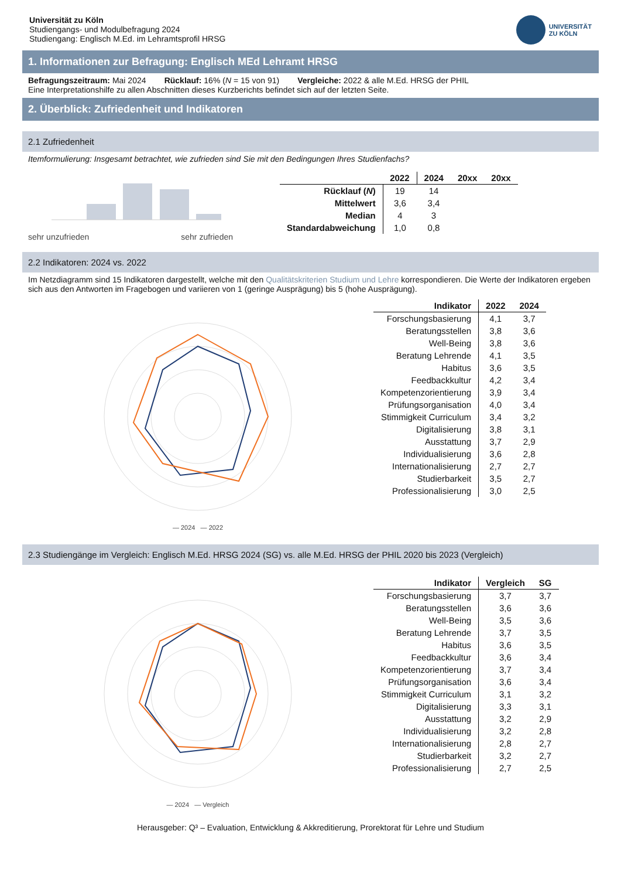Universität zu Köln
Studiengangs- und Modulbefragung 2024
Studiengang: Englisch M.Ed. im Lehramtsprofil HRSG
UNIVERSITÄT
ZU KÖLN
1. Informationen zur Befragung: Englisch MEd Lehramt HRSG
Befragungszeitraum: Mai 2024 Rücklauf: 16% (N = 15 von 91) Vergleiche: 2022 & alle M.Ed. HRSG der PHIL
Eine Interpretationshilfe zu allen Abschnitten dieses Kurzberichts befindet sich auf der letzten Seite.
2. Überblick: Zufriedenheit und Indikatoren
2.1 Zufriedenheit
Itemformulierung: Insgesamt betrachtet, wie zufrieden sind Sie mit den Bedingungen Ihres Studienfachs?
sehr unzufrieden sehr zufrieden
| | 2022 | 2024 | 20xx | 20xx |
| --- | --- | --- | --- | --- |
| Rücklauf ( N ) | 19 | 14 | | |
| Mittelwert | 3,6 | 3,4 | | |
| Median | 4 | 3 | | |
| Standardabweichung | 1,0 | 0,8 | | |
2.2 Indikatoren: 2024 vs. 2022
Im Netzdiagramm sind 15 Indikatoren dargestellt, welche mit den Qualitätskriterien Studium und Lehre korrespondieren. Die Werte der Indikatoren ergeben sich aus den Antworten im Fragebogen und variieren von 1 (geringe Ausprägung) bis 5 (hohe Ausprägung).
— 2024 — 2022
| Indikator | 2022 | 2024 |
| --- | --- | --- |
| Forschungsbasierung | 4,1 | 3,7 |
| Beratungsstellen | 3,8 | 3,6 |
| Well-Being | 3,8 | 3,6 |
| Beratung Lehrende | 4,1 | 3,5 |
| Habitus | 3,6 | 3,5 |
| Feedbackkultur | 4,2 | 3,4 |
| Kompetenzorientierung | 3,9 | 3,4 |
| Prüfungsorganisation | 4,0 | 3,4 |
| Stimmigkeit Curriculum | 3,4 | 3,2 |
| Digitalisierung | 3,8 | 3,1 |
| Ausstattung | 3,7 | 2,9 |
| Individualisierung | 3,6 | 2,8 |
| Internationalisierung | 2,7 | 2,7 |
| Studierbarkeit | 3,5 | 2,7 |
| Professionalisierung | 3,0 | 2,5 |
2.3 Studiengänge im Vergleich: Englisch M.Ed. HRSG 2024 (SG) vs. alle M.Ed. HRSG der PHIL 2020 bis 2023 (Vergleich)
— 2024 — Vergleich
| Indikator | Vergleich | SG |
| --- | --- | --- |
| Forschungsbasierung | 3,7 | 3,7 |
| Beratungsstellen | 3,6 | 3,6 |
| Well-Being | 3,5 | 3,6 |
| Beratung Lehrende | 3,7 | 3,5 |
| Habitus | 3,6 | 3,5 |
| Feedbackkultur | 3,6 | 3,4 |
| Kompetenzorientierung | 3,7 | 3,4 |
| Prüfungsorganisation | 3,6 | 3,4 |
| Stimmigkeit Curriculum | 3,1 | 3,2 |
| Digitalisierung | 3,3 | 3,1 |
| Ausstattung | 3,2 | 2,9 |
| Individualisierung | 3,2 | 2,8 |
| Internationalisierung | 2,8 | 2,7 |
| Studierbarkeit | 3,2 | 2,7 |
| Professionalisierung | 2,7 | 2,5 |
Herausgeber: Q³ – Evaluation, Entwicklung & Akkreditierung, Prorektorat für Lehre und Studium